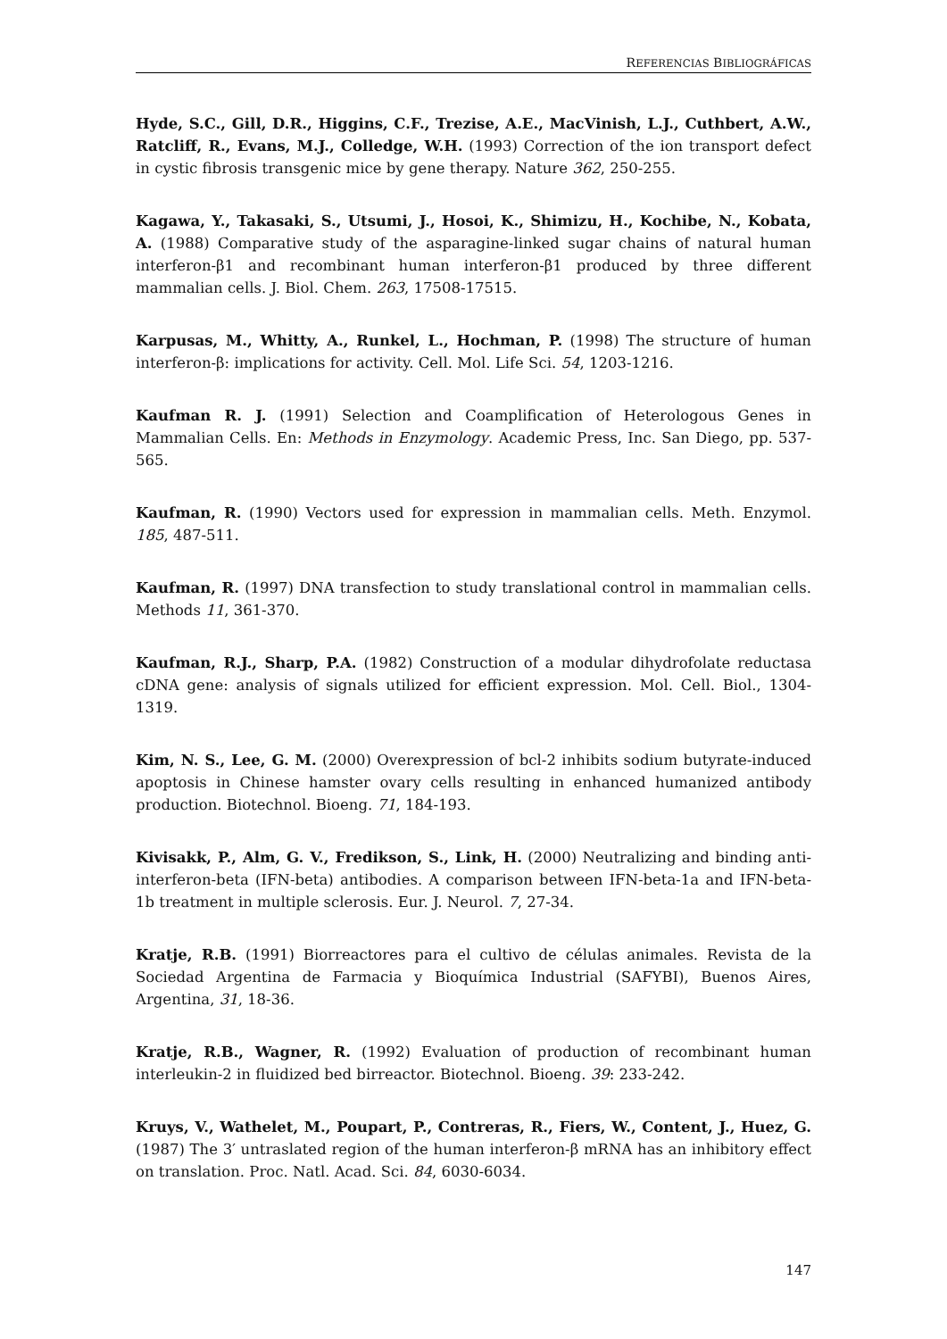REFERENCIAS BIBLIOGRÁFICAS
Hyde, S.C., Gill, D.R., Higgins, C.F., Trezise, A.E., MacVinish, L.J., Cuthbert, A.W., Ratcliff, R., Evans, M.J., Colledge, W.H. (1993) Correction of the ion transport defect in cystic fibrosis transgenic mice by gene therapy. Nature 362, 250-255.
Kagawa, Y., Takasaki, S., Utsumi, J., Hosoi, K., Shimizu, H., Kochibe, N., Kobata, A. (1988) Comparative study of the asparagine-linked sugar chains of natural human interferon-β1 and recombinant human interferon-β1 produced by three different mammalian cells. J. Biol. Chem. 263, 17508-17515.
Karpusas, M., Whitty, A., Runkel, L., Hochman, P. (1998) The structure of human interferon-β: implications for activity. Cell. Mol. Life Sci. 54, 1203-1216.
Kaufman R. J. (1991) Selection and Coamplification of Heterologous Genes in Mammalian Cells. En: Methods in Enzymology. Academic Press, Inc. San Diego, pp. 537-565.
Kaufman, R. (1990) Vectors used for expression in mammalian cells. Meth. Enzymol. 185, 487-511.
Kaufman, R. (1997) DNA transfection to study translational control in mammalian cells. Methods 11, 361-370.
Kaufman, R.J., Sharp, P.A. (1982) Construction of a modular dihydrofolate reductasa cDNA gene: analysis of signals utilized for efficient expression. Mol. Cell. Biol., 1304-1319.
Kim, N. S., Lee, G. M. (2000) Overexpression of bcl-2 inhibits sodium butyrate-induced apoptosis in Chinese hamster ovary cells resulting in enhanced humanized antibody production. Biotechnol. Bioeng. 71, 184-193.
Kivisakk, P., Alm, G. V., Fredikson, S., Link, H. (2000) Neutralizing and binding anti-interferon-beta (IFN-beta) antibodies. A comparison between IFN-beta-1a and IFN-beta-1b treatment in multiple sclerosis. Eur. J. Neurol. 7, 27-34.
Kratje, R.B. (1991) Biorreactores para el cultivo de células animales. Revista de la Sociedad Argentina de Farmacia y Bioquímica Industrial (SAFYBI), Buenos Aires, Argentina, 31, 18-36.
Kratje, R.B., Wagner, R. (1992) Evaluation of production of recombinant human interleukin-2 in fluidized bed birreactor. Biotechnol. Bioeng. 39: 233-242.
Kruys, V., Wathelet, M., Poupart, P., Contreras, R., Fiers, W., Content, J., Huez, G. (1987) The 3′ untraslated region of the human interferon-β mRNA has an inhibitory effect on translation. Proc. Natl. Acad. Sci. 84, 6030-6034.
147